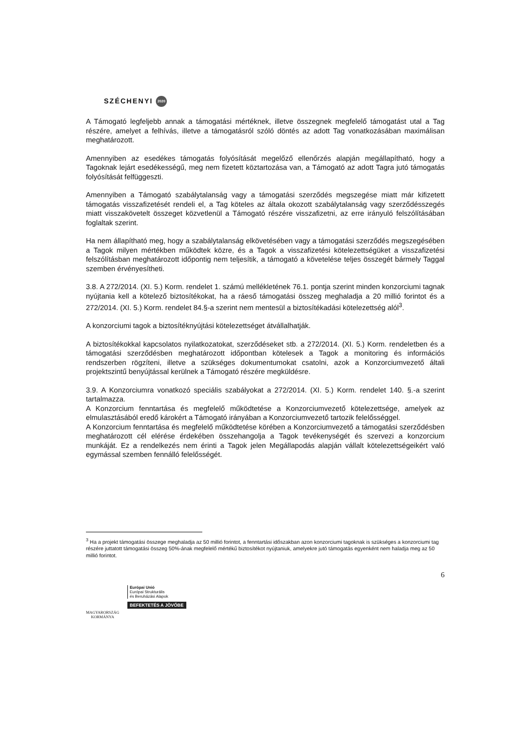SZÉCHENYI 2020
A Támogató legfeljebb annak a támogatási mértéknek, illetve összegnek megfelelő támogatást utal a Tag részére, amelyet a felhívás, illetve a támogatásról szóló döntés az adott Tag vonatkozásában maximálisan meghatározott.
Amennyiben az esedékes támogatás folyósítását megelőző ellenőrzés alapján megállapítható, hogy a Tagoknak lejárt esedékességű, meg nem fizetett köztartozása van, a Támogató az adott Tagra jutó támogatás folyósítását felfüggeszti.
Amennyiben a Támogató szabálytalanság vagy a támogatási szerződés megszegése miatt már kifizetett támogatás visszafizetését rendeli el, a Tag köteles az általa okozott szabálytalanság vagy szerződésszegés miatt visszakövetelt összeget közvetlenül a Támogató részére visszafizetni, az erre irányuló felszólításában foglaltak szerint.
Ha nem állapítható meg, hogy a szabálytalanság elkövetésében vagy a támogatási szerződés megszegésében a Tagok milyen mértékben működtek közre, és a Tagok a visszafizetési kötelezettségüket a visszafizetési felszólításban meghatározott időpontig nem teljesítik, a támogató a követelése teljes összegét bármely Taggal szemben érvényesítheti.
3.8. A 272/2014. (XI. 5.) Korm. rendelet 1. számú mellékletének 76.1. pontja szerint minden konzorciumi tagnak nyújtania kell a kötelező biztosítékokat, ha a ráeső támogatási összeg meghaladja a 20 millió forintot és a 272/2014. (XI. 5.) Korm. rendelet 84.§-a szerint nem mentesül a biztosítékadási kötelezettség alól<sup>3</sup>.
A konzorciumi tagok a biztosítéknyújtási kötelezettséget átvállalhatják.
A biztosítékokkal kapcsolatos nyilatkozatokat, szerződéseket stb. a 272/2014. (XI. 5.) Korm. rendeletben és a támogatási szerződésben meghatározott időpontban kötelesek a Tagok a monitoring és információs rendszerben rögzíteni, illetve a szükséges dokumentumokat csatolni, azok a Konzorciumvezető általi projektszintű benyújtással kerülnek a Támogató részére megküldésre.
3.9. A Konzorciumra vonatkozó speciális szabályokat a 272/2014. (XI. 5.) Korm. rendelet 140. §.-a szerint tartalmazza.
A Konzorcium fenntartása és megfelelő működtetése a Konzorciumvezető kötelezettsége, amelyek az elmulasztásából eredő károkért a Támogató irányában a Konzorciumvezető tartozik felelősséggel.
A Konzorcium fenntartása és megfelelő működtetése körében a Konzorciumvezető a támogatási szerződésben meghatározott cél elérése érdekében összehangolja a Tagok tevékenységét és szervezi a konzorcium munkáját. Ez a rendelkezés nem érinti a Tagok jelen Megállapodás alapján vállalt kötelezettségeikért való egymással szemben fennálló felelősségét.
<sup>3</sup> Ha a projekt támogatási összege meghaladja az 50 millió forintot, a fenntartási időszakban azon konzorciumi tagoknak is szükséges a konzorciumi tag részére juttatott támogatási összeg 50%-ának megfelelő mértékű biztosítékot nyújtaniuk, amelyekre jutó támogatás egyenként nem haladja meg az 50 millió forintot.
6
MAGYARORSZÁG
KORMÁNYA
Európai Unió
Európai Strukturális
és Beruházási Alapok
BEFEKTETÉS A JÖVŐBE